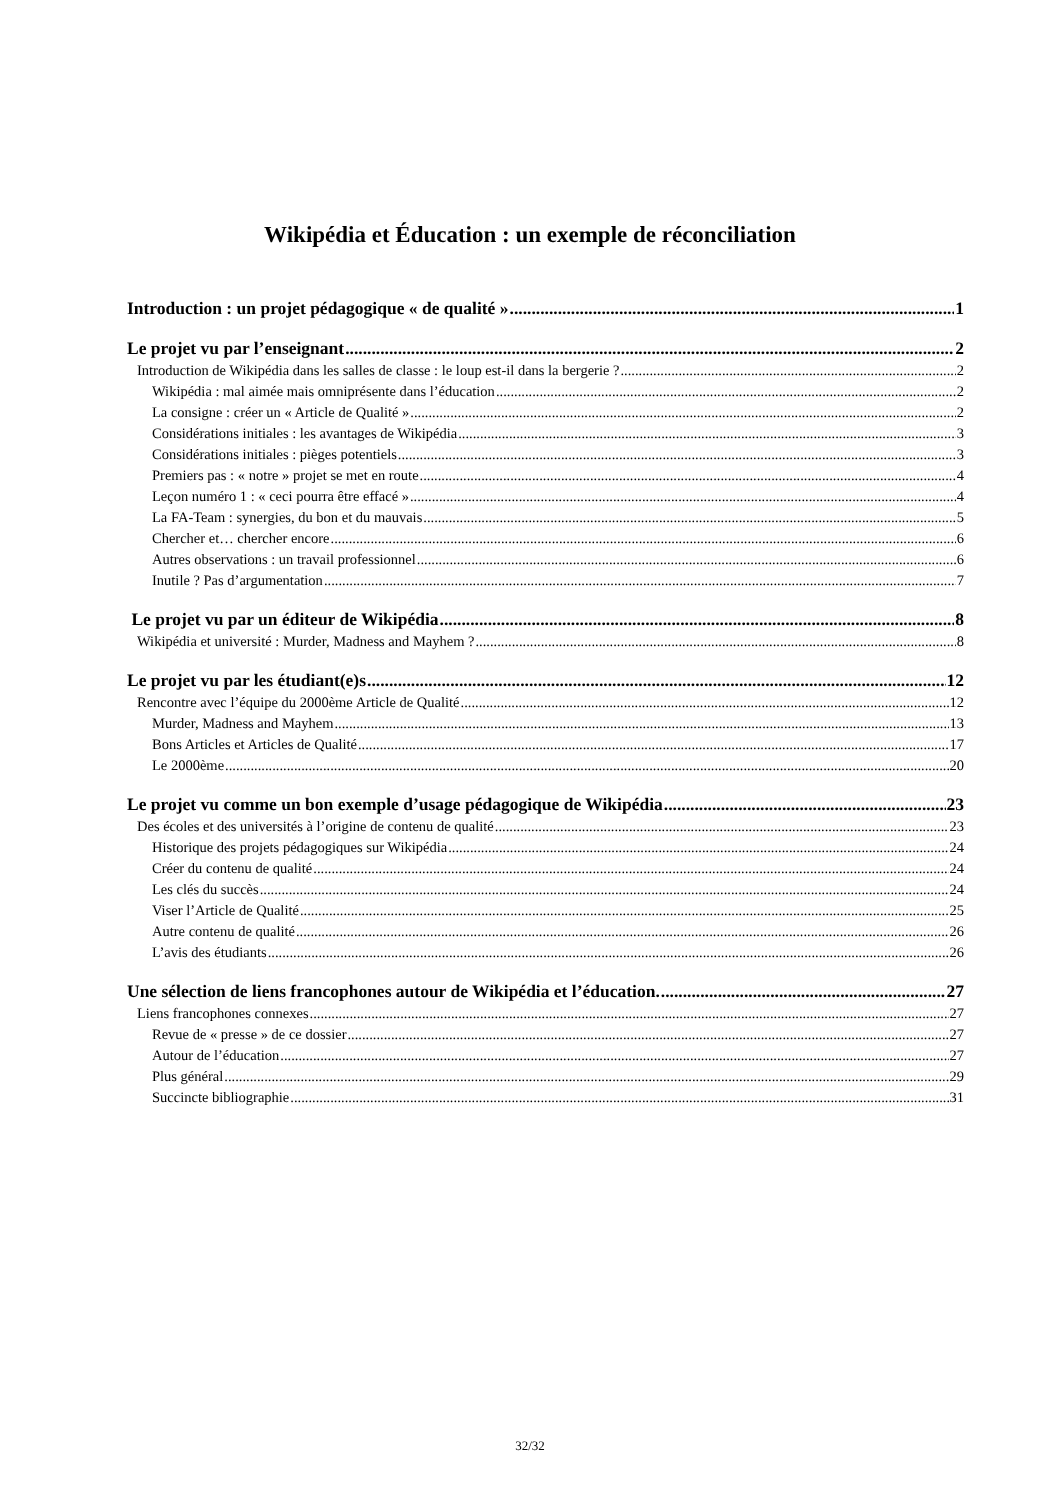Wikipédia et Éducation : un exemple de réconciliation
Introduction : un projet pédagogique « de qualité » 1
Le projet vu par l’enseignant 2
Introduction de Wikipédia dans les salles de classe : le loup est-il dans la bergerie ? 2
Wikipédia : mal aimée mais omniprésente dans l’éducation 2
La consigne : créer un « Article de Qualité » 2
Considérations initiales : les avantages de Wikipédia 3
Considérations initiales : pièges potentiels 3
Premiers pas : « notre » projet se met en route 4
Leçon numéro 1 : « ceci pourra être effacé » 4
La FA-Team : synergies, du bon et du mauvais 5
Chercher et… chercher encore 6
Autres observations : un travail professionnel 6
Inutile ? Pas d’argumentation 7
Le projet vu par un éditeur de Wikipédia 8
Wikipédia et université : Murder, Madness and Mayhem ? 8
Le projet vu par les étudiant(e)s 12
Rencontre avec l’équipe du 2000ème Article de Qualité 12
Murder, Madness and Mayhem 13
Bons Articles et Articles de Qualité 17
Le 2000ème 20
Le projet vu comme un bon exemple d’usage pédagogique de Wikipédia 23
Des écoles et des universités à l’origine de contenu de qualité 23
Historique des projets pédagogiques sur Wikipédia 24
Créer du contenu de qualité 24
Les clés du succès 24
Viser l’Article de Qualité 25
Autre contenu de qualité 26
L’avis des étudiants 26
Une sélection de liens francophones autour de Wikipédia et l’éducation. 27
Liens francophones connexes 27
Revue de « presse » de ce dossier 27
Autour de l’éducation 27
Plus général 29
Succincte bibliographie 31
32/32